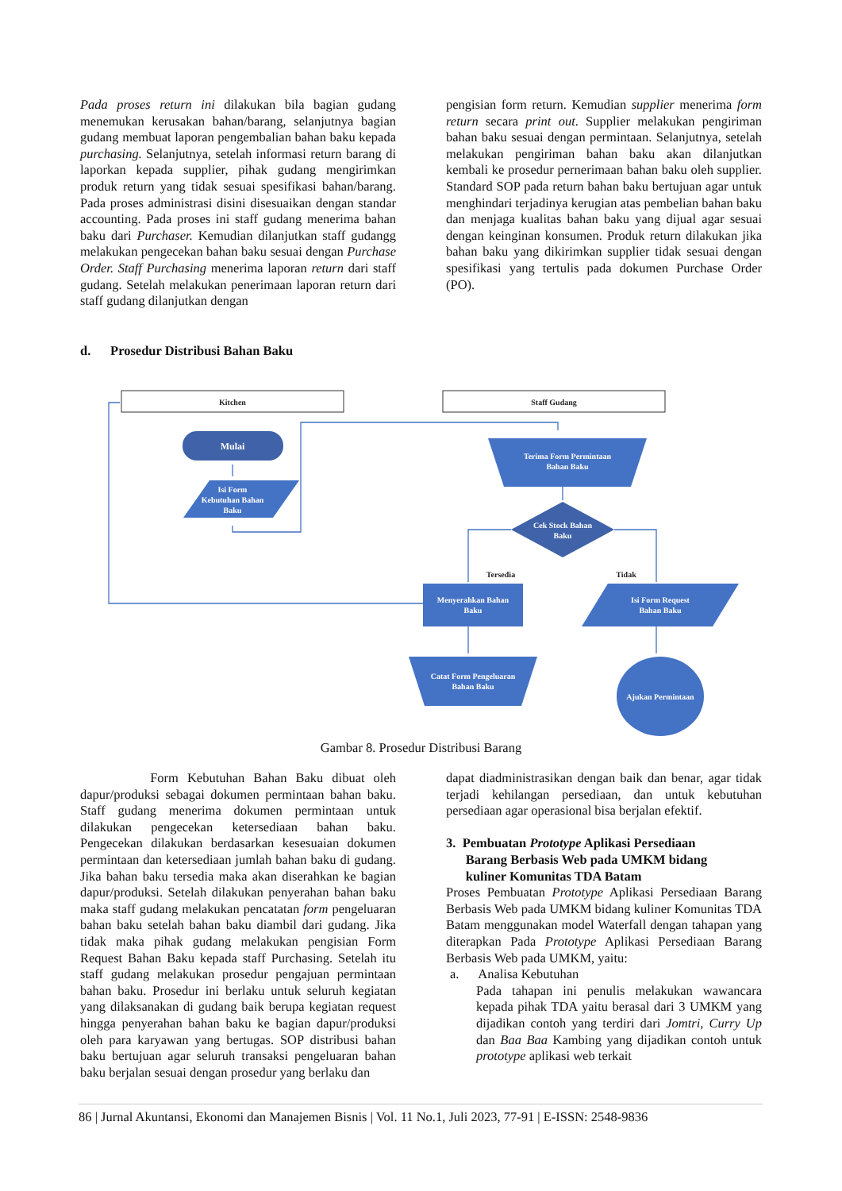Pada proses return ini dilakukan bila bagian gudang menemukan kerusakan bahan/barang, selanjutnya bagian gudang membuat laporan pengembalian bahan baku kepada purchasing. Selanjutnya, setelah informasi return barang di laporkan kepada supplier, pihak gudang mengirimkan produk return yang tidak sesuai spesifikasi bahan/barang. Pada proses administrasi disini disesuaikan dengan standar accounting. Pada proses ini staff gudang menerima bahan baku dari Purchaser. Kemudian dilanjutkan staff gudangg melakukan pengecekan bahan baku sesuai dengan Purchase Order. Staff Purchasing menerima laporan return dari staff gudang. Setelah melakukan penerimaan laporan return dari staff gudang dilanjutkan dengan
pengisian form return. Kemudian supplier menerima form return secara print out. Supplier melakukan pengiriman bahan baku sesuai dengan permintaan. Selanjutnya, setelah melakukan pengiriman bahan baku akan dilanjutkan kembali ke prosedur pernerimaan bahan baku oleh supplier. Standard SOP pada return bahan baku bertujuan agar untuk menghindari terjadinya kerugian atas pembelian bahan baku dan menjaga kualitas bahan baku yang dijual agar sesuai dengan keinginan konsumen. Produk return dilakukan jika bahan baku yang dikirimkan supplier tidak sesuai dengan spesifikasi yang tertulis pada dokumen Purchase Order (PO).
d. Prosedur Distribusi Bahan Baku
Kitchen
Staff Gudang
Mulai
Isi Form
Kebutuhan Bahan
Baku
Terima Form Permintaan
Bahan Baku
Cek Stock Bahan
Baku
Tersedia
Tidak
Menyerahkan Bahan
Baku
Isi Form Request
Bahan Baku
Catat Form Pengeluaran
Bahan Baku
Ajukan Permintaan
Gambar 8. Prosedur Distribusi Barang
Form Kebutuhan Bahan Baku dibuat oleh dapur/produksi sebagai dokumen permintaan bahan baku. Staff gudang menerima dokumen permintaan untuk dilakukan pengecekan ketersediaan bahan baku. Pengecekan dilakukan berdasarkan kesesuaian dokumen permintaan dan ketersediaan jumlah bahan baku di gudang. Jika bahan baku tersedia maka akan diserahkan ke bagian dapur/produksi. Setelah dilakukan penyerahan bahan baku maka staff gudang melakukan pencatatan form pengeluaran bahan baku setelah bahan baku diambil dari gudang. Jika tidak maka pihak gudang melakukan pengisian Form Request Bahan Baku kepada staff Purchasing. Setelah itu staff gudang melakukan prosedur pengajuan permintaan bahan baku. Prosedur ini berlaku untuk seluruh kegiatan yang dilaksanakan di gudang baik berupa kegiatan request hingga penyerahan bahan baku ke bagian dapur/produksi oleh para karyawan yang bertugas. SOP distribusi bahan baku bertujuan agar seluruh transaksi pengeluaran bahan baku berjalan sesuai dengan prosedur yang berlaku dan
dapat diadministrasikan dengan baik dan benar, agar tidak terjadi kehilangan persediaan, dan untuk kebutuhan persediaan agar operasional bisa berjalan efektif.
3. Pembuatan Prototype Aplikasi Persediaan
Barang Berbasis Web pada UMKM bidang
kuliner Komunitas TDA Batam
Proses Pembuatan Prototype Aplikasi Persediaan Barang Berbasis Web pada UMKM bidang kuliner Komunitas TDA Batam menggunakan model Waterfall dengan tahapan yang diterapkan Pada Prototype Aplikasi Persediaan Barang Berbasis Web pada UMKM, yaitu:
a. Analisa Kebutuhan
Pada tahapan ini penulis melakukan wawancara kepada pihak TDA yaitu berasal dari 3 UMKM yang dijadikan contoh yang terdiri dari Jomtri, Curry Up dan Baa Baa Kambing yang dijadikan contoh untuk prototype aplikasi web terkait
86 | Jurnal Akuntansi, Ekonomi dan Manajemen Bisnis | Vol. 11 No.1, Juli 2023, 77-91 | E-ISSN: 2548-9836